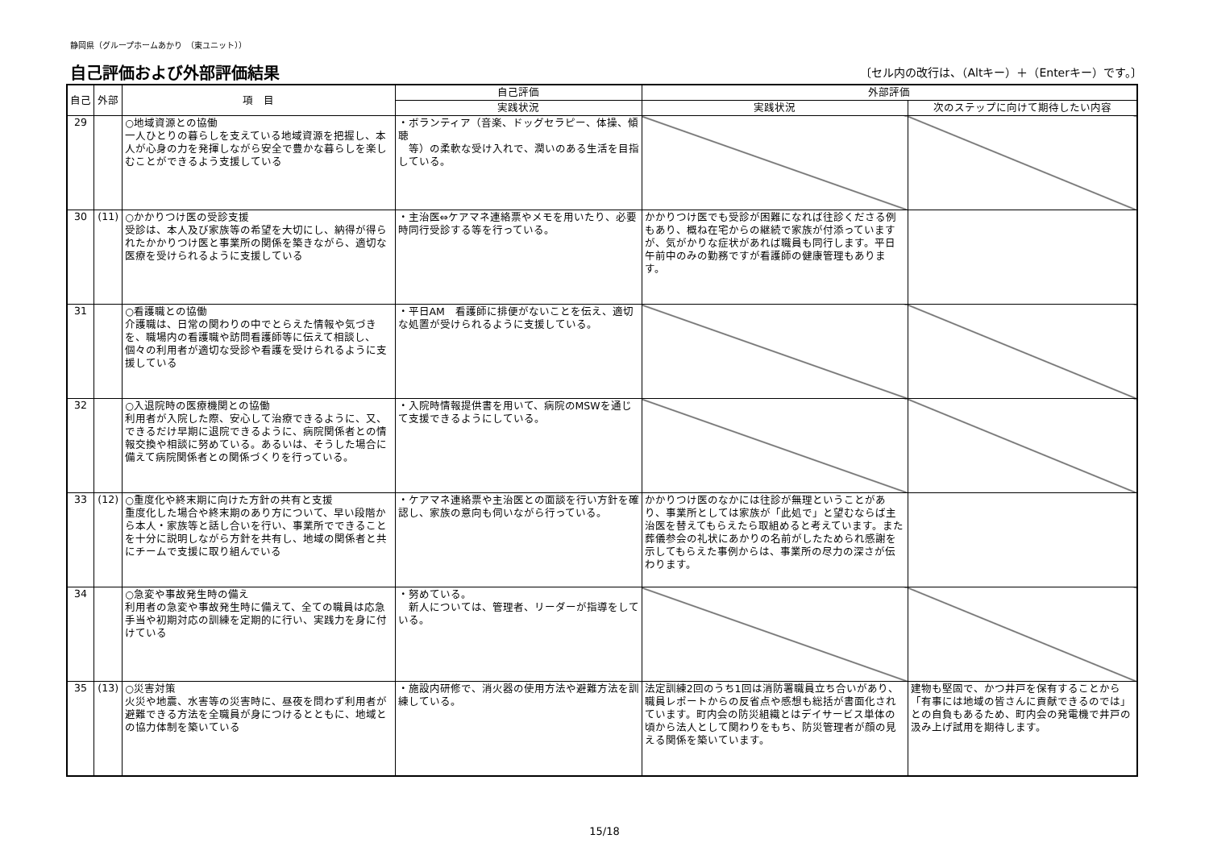静岡県（グループホームあかり　（東ユニット））
自己評価および外部評価結果
〔セル内の改行は、（Altキー）＋（Enterキー）です。〕
| 自己 | 外部 | 項 目 | 自己評価 | 外部評価 | |
| --- | --- | --- | --- | --- | --- |
| | | | 実践状況 | 実践状況 | 次のステップに向けて期待したい内容 |
| 29 | | ○地域資源との協働 一人ひとりの暮らしを支えている地域資源を把握し、本人が心身の力を発揮しながら安全で豊かな暮らしを楽しむことができるよう支援している | ・ボランティア（音楽、ドッグセラピー、体操、傾聴 等）の柔軟な受け入れで、潤いのある生活を目指している。 | | |
| 30 | (11) | ○かかりつけ医の受診支援 受診は、本人及び家族等の希望を大切にし、納得が得られたかかりつけ医と事業所の関係を築きながら、適切な医療を受けられるように支援している | ・主治医⇔ケアマネ連絡票やメモを用いたり、必要時同行受診する等を行っている。 | かかりつけ医でも受診が困難になれば往診くださる例もあり、概ね在宅からの継続で家族が付添っていますが、気がかりな症状があれば職員も同行します。平日午前中のみの勤務ですが看護師の健康管理もあります。 | |
| 31 | | ○看護職との協働 介護職は、日常の関わりの中でとらえた情報や気づきを、職場内の看護職や訪問看護師等に伝えて相談し、個々の利用者が適切な受診や看護を受けられるように支援している | ・平日AM 看護師に排便がないことを伝え、適切な処置が受けられるように支援している。 | | |
| 32 | | ○入退院時の医療機関との協働 利用者が入院した際、安心して治療できるように、又、できるだけ早期に退院できるように、病院関係者との情報交換や相談に努めている。あるいは、そうした場合に備えて病院関係者との関係づくりを行っている。 | ・入院時情報提供書を用いて、病院のMSWを通じて支援できるようにしている。 | | |
| 33 | (12) | ○重度化や終末期に向けた方針の共有と支援 重度化した場合や終末期のあり方について、早い段階から本人・家族等と話し合いを行い、事業所でできることを十分に説明しながら方針を共有し、地域の関係者と共にチームで支援に取り組んでいる | ・ケアマネ連絡票や主治医との面談を行い方針を確認し、家族の意向も伺いながら行っている。 | かかりつけ医のなかには往診が無理ということがあり、事業所としては家族が「此処で」と望むならば主治医を替えてもらえたら取組めると考えています。また葬儀参会の礼状にあかりの名前がしたためられ感謝を示してもらえた事例からは、事業所の尽力の深さが伝わります。 | |
| 34 | | ○急変や事故発生時の備え 利用者の急変や事故発生時に備えて、全ての職員は応急手当や初期対応の訓練を定期的に行い、実践力を身に付けている | ・努めている。 新人については、管理者、リーダーが指導をしている。 | | |
| 35 | (13) | ○災害対策 火災や地震、水害等の災害時に、昼夜を問わず利用者が避難できる方法を全職員が身につけるとともに、地域との協力体制を築いている | ・施設内研修で、消火器の使用方法や避難方法を訓練している。 | 法定訓練2回のうち1回は消防署職員立ち合いがあり、職員レポートからの反省点や感想も総括が書面化されています。町内会の防災組織とはデイサービス単体の頃から法人として関わりをもち、防災管理者が顔の見える関係を築いています。 | 建物も堅固で、かつ井戸を保有することから「有事には地域の皆さんに貢献できるのでは」との自負もあるため、町内会の発電機で井戸の汲み上げ試用を期待します。 |
15/18